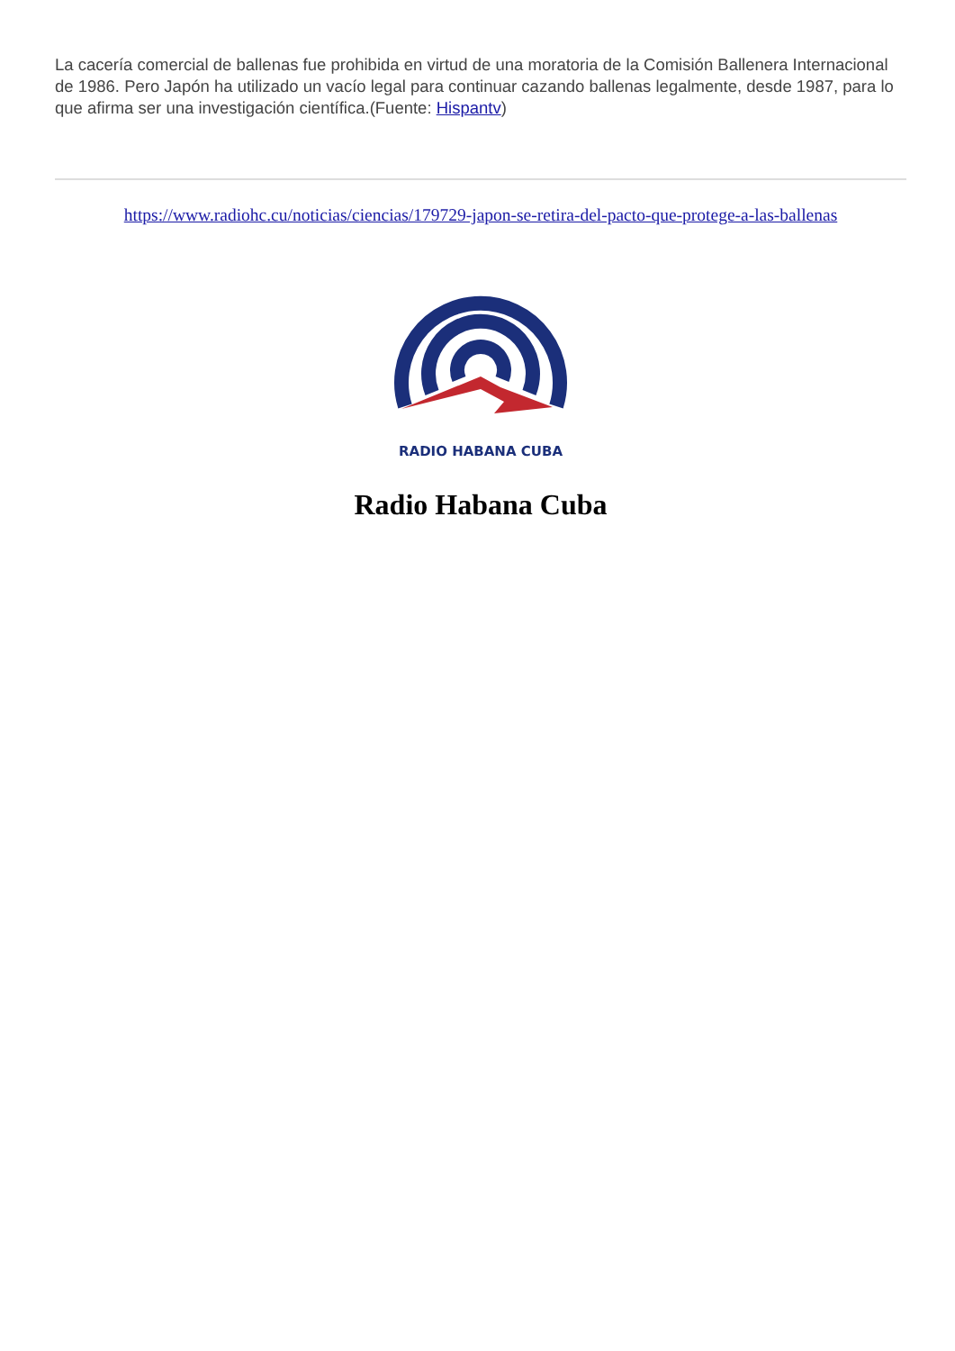La cacería comercial de ballenas fue prohibida en virtud de una moratoria de la Comisión Ballenera Internacional de 1986. Pero Japón ha utilizado un vacío legal para continuar cazando ballenas legalmente, desde 1987, para lo que afirma ser una investigación científica.(Fuente: Hispantv)
https://www.radiohc.cu/noticias/ciencias/179729-japon-se-retira-del-pacto-que-protege-a-las-ballenas
RADIO HABANA CUBA
Radio Habana Cuba